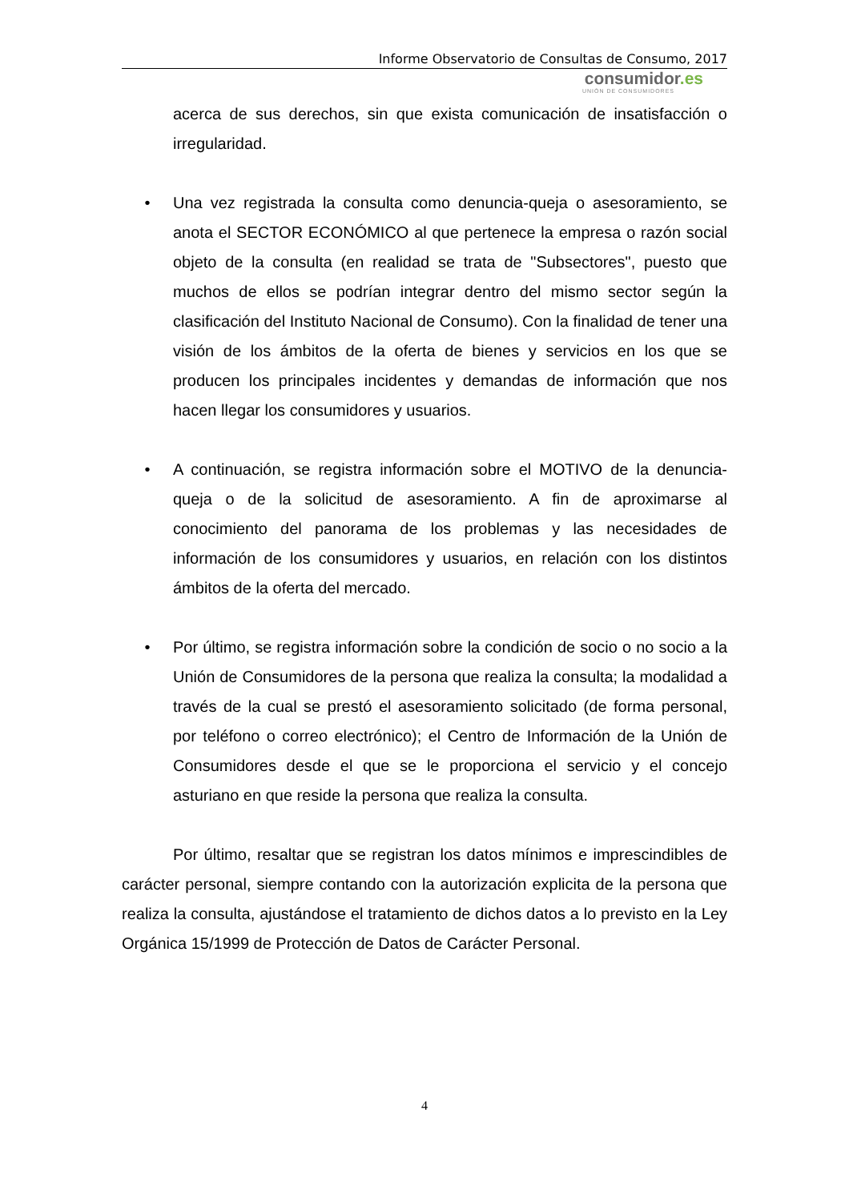Informe Observatorio de Consultas de Consumo, 2017
consumidor.es
UNIÓN DE CONSUMIDORES
acerca de sus derechos, sin que exista comunicación de insatisfacción o irregularidad.
• Una vez registrada la consulta como denuncia-queja o asesoramiento, se anota el SECTOR ECONÓMICO al que pertenece la empresa o razón social objeto de la consulta (en realidad se trata de "Subsectores", puesto que muchos de ellos se podrían integrar dentro del mismo sector según la clasificación del Instituto Nacional de Consumo). Con la finalidad de tener una visión de los ámbitos de la oferta de bienes y servicios en los que se producen los principales incidentes y demandas de información que nos hacen llegar los consumidores y usuarios.
• A continuación, se registra información sobre el MOTIVO de la denuncia-queja o de la solicitud de asesoramiento. A fin de aproximarse al conocimiento del panorama de los problemas y las necesidades de información de los consumidores y usuarios, en relación con los distintos ámbitos de la oferta del mercado.
• Por último, se registra información sobre la condición de socio o no socio a la Unión de Consumidores de la persona que realiza la consulta; la modalidad a través de la cual se prestó el asesoramiento solicitado (de forma personal, por teléfono o correo electrónico); el Centro de Información de la Unión de Consumidores desde el que se le proporciona el servicio y el concejo asturiano en que reside la persona que realiza la consulta.
Por último, resaltar que se registran los datos mínimos e imprescindibles de carácter personal, siempre contando con la autorización explicita de la persona que realiza la consulta, ajustándose el tratamiento de dichos datos a lo previsto en la Ley Orgánica 15/1999 de Protección de Datos de Carácter Personal.
4